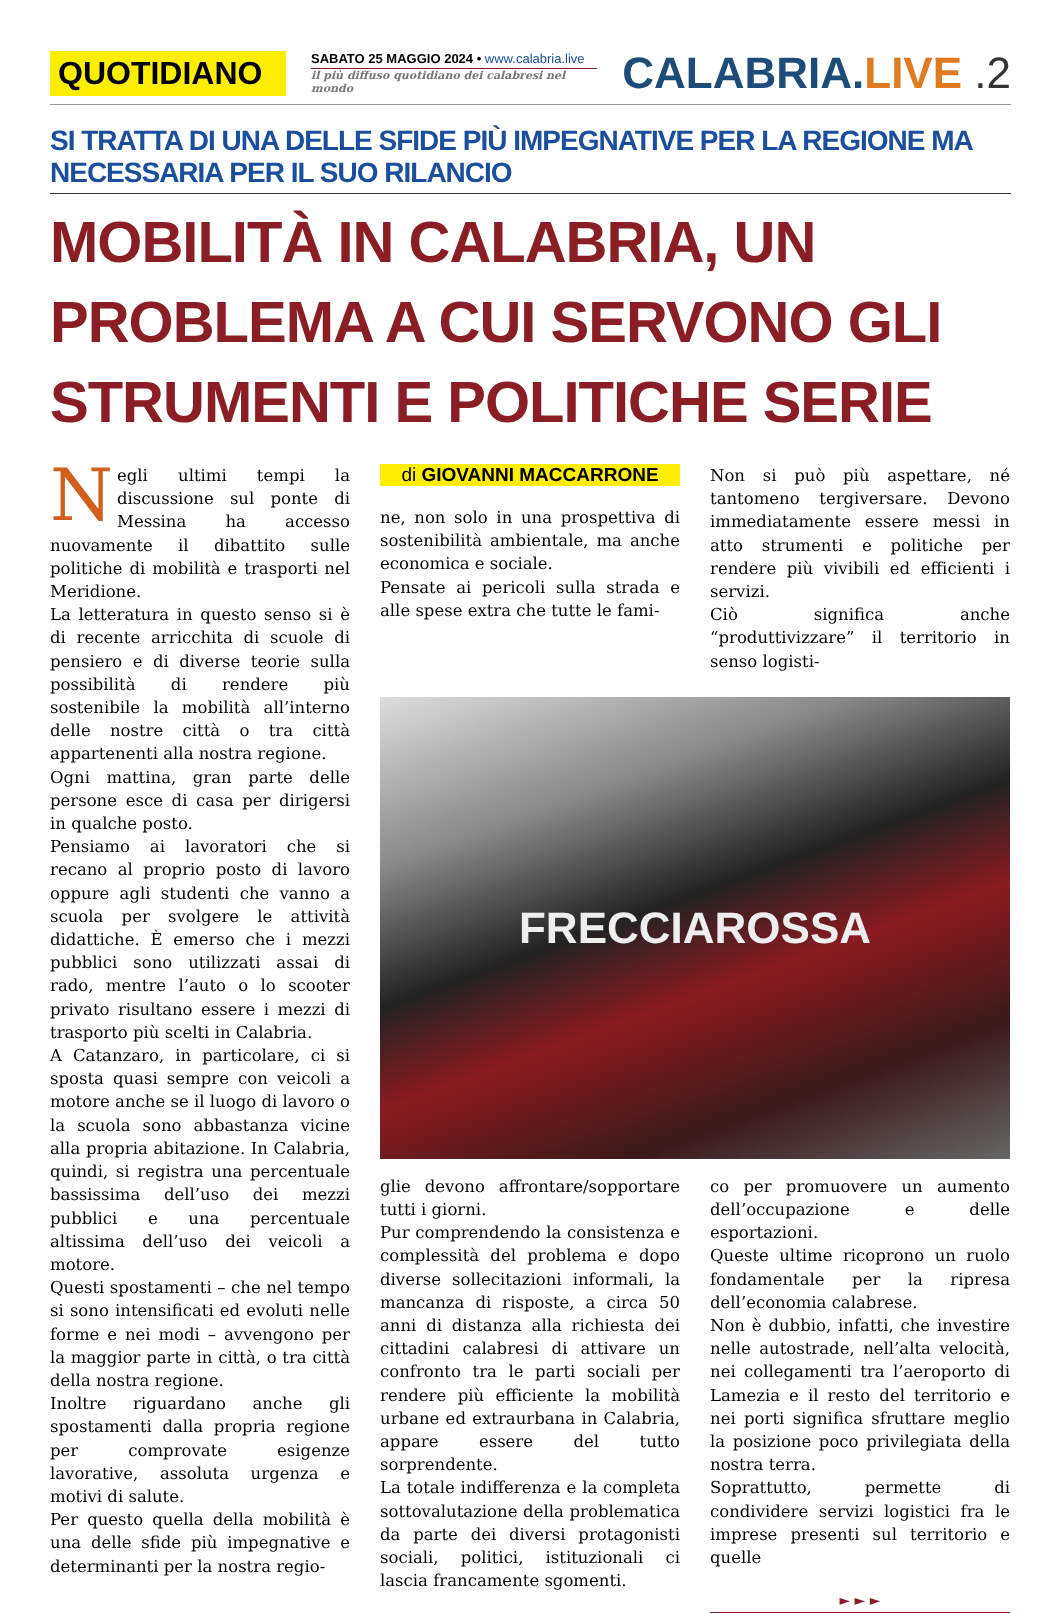QUOTIDIANO
SABATO 25 MAGGIO 2024 • www.calabria.live
il più diffuso quotidiano dei calabresi nel mondo
CALABRIA.LIVE .2
SI TRATTA DI UNA DELLE SFIDE PIÙ IMPEGNATIVE PER LA REGIONE MA NECESSARIA PER IL SUO RILANCIO
MOBILITÀ IN CALABRIA, UN PROBLEMA A CUI SERVONO GLI STRUMENTI E POLITICHE SERIE
Negli ultimi tempi la discussione sul ponte di Messina ha accesso nuovamente il dibattito sulle politiche di mobilità e trasporti nel Meridione.
La letteratura in questo senso si è di recente arricchita di scuole di pensiero e di diverse teorie sulla possibilità di rendere più sostenibile la mobilità all’interno delle nostre città o tra città appartenenti alla nostra regione.
Ogni mattina, gran parte delle persone esce di casa per dirigersi in qualche posto.
Pensiamo ai lavoratori che si recano al proprio posto di lavoro oppure agli studenti che vanno a scuola per svolgere le attività didattiche. È emerso che i mezzi pubblici sono utilizzati assai di rado, mentre l’auto o lo scooter privato risultano essere i mezzi di trasporto più scelti in Calabria.
A Catanzaro, in particolare, ci si sposta quasi sempre con veicoli a motore anche se il luogo di lavoro o la scuola sono abbastanza vicine alla propria abitazione. In Calabria, quindi, si registra una percentuale bassissima dell’uso dei mezzi pubblici e una percentuale altissima dell’uso dei veicoli a motore.
Questi spostamenti – che nel tempo si sono intensificati ed evoluti nelle forme e nei modi – avvengono per la maggior parte in città, o tra città della nostra regione.
Inoltre riguardano anche gli spostamenti dalla propria regione per comprovate esigenze lavorative, assoluta urgenza e motivi di salute.
Per questo quella della mobilità è una delle sfide più impegnative e determinanti per la nostra regio-
di GIOVANNI MACCARRONE
ne, non solo in una prospettiva di sostenibilità ambientale, ma anche economica e sociale.
Pensate ai pericoli sulla strada e alle spese extra che tutte le fami-
Non si può più aspettare, né tantomeno tergiversare. Devono immediatamente essere messi in atto strumenti e politiche per rendere più vivibili ed efficienti i servizi.
Ciò significa anche “produttivizzare” il territorio in senso logisti-
FRECCIAROSSA
glie devono affrontare/sopportare tutti i giorni.
Pur comprendendo la consistenza e complessità del problema e dopo diverse sollecitazioni informali, la mancanza di risposte, a circa 50 anni di distanza alla richiesta dei cittadini calabresi di attivare un confronto tra le parti sociali per rendere più efficiente la mobilità urbane ed extraurbana in Calabria, appare essere del tutto sorprendente.
La totale indifferenza e la completa sottovalutazione della problematica da parte dei diversi protagonisti sociali, politici, istituzionali ci lascia francamente sgomenti.
co per promuovere un aumento dell’occupazione e delle esportazioni.
Queste ultime ricoprono un ruolo fondamentale per la ripresa dell’economia calabrese.
Non è dubbio, infatti, che investire nelle autostrade, nell’alta velocità, nei collegamenti tra l’aeroporto di Lamezia e il resto del territorio e nei porti significa sfruttare meglio la posizione poco privilegiata della nostra terra.
Soprattutto, permette di condividere servizi logistici fra le imprese presenti sul territorio e quelle
► ► ►